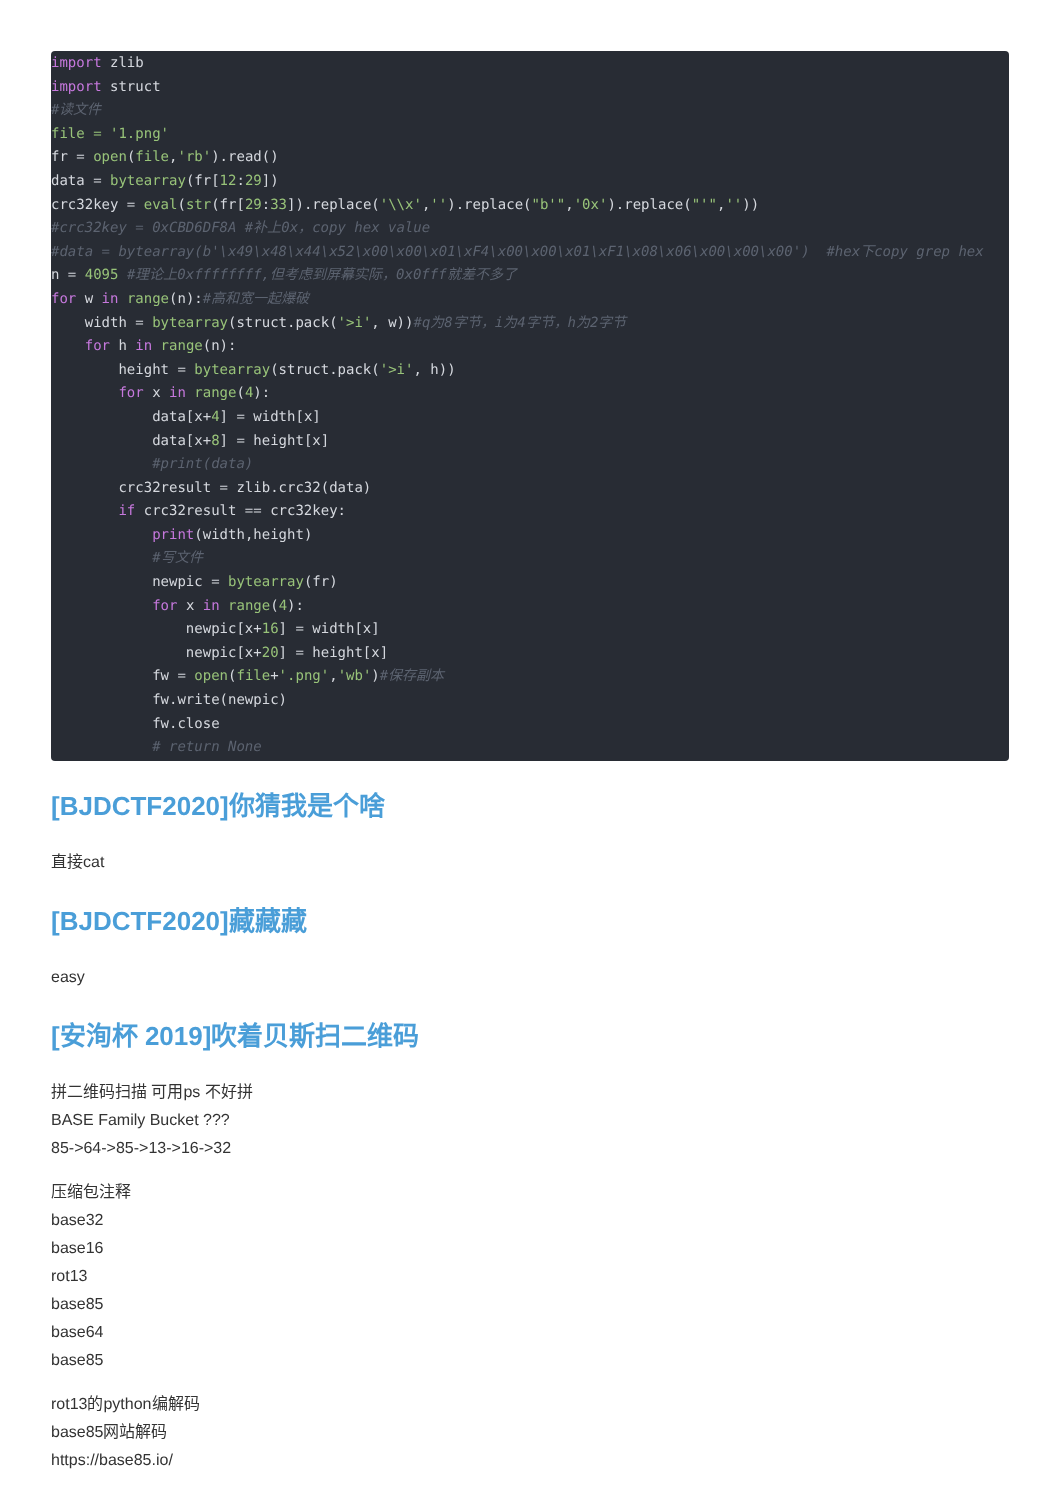import zlib
import struct
#读文件
file = '1.png'
fr = open(file,'rb').read()
data = bytearray(fr[12:29])
crc32key = eval(str(fr[29:33]).replace('\\x','').replace("b'",'0x').replace("'",''))
#crc32key = 0xCBD6DF8A #补上0x，copy hex value
#data = bytearray(b'\x49\x48\x44\x52\x00\x00\x01\xF4\x00\x00\x01\xF1\x08\x06\x00\x00\x00')  #hex下copy grep hex
n = 4095 #理论上0xffffffff,但考虑到屏幕实际，0x0fff就差不多了
for w in range(n):#高和宽一起爆破
    width = bytearray(struct.pack('>i', w))#q为8字节，i为4字节，h为2字节
    for h in range(n):
        height = bytearray(struct.pack('>i', h))
        for x in range(4):
            data[x+4] = width[x]
            data[x+8] = height[x]
            #print(data)
        crc32result = zlib.crc32(data)
        if crc32result == crc32key:
            print(width,height)
            #写文件
            newpic = bytearray(fr)
            for x in range(4):
                newpic[x+16] = width[x]
                newpic[x+20] = height[x]
            fw = open(file+'.png','wb')#保存副本
            fw.write(newpic)
            fw.close
            # return None
[BJDCTF2020]你猜我是个啥
直接cat
[BJDCTF2020]藏藏藏
easy
[安洵杯 2019]吹着贝斯扫二维码
拼二维码扫描 可用ps 不好拼
BASE Family Bucket ???
85->64->85->13->16->32
压缩包注释
base32
base16
rot13
base85
base64
base85
rot13的python编解码
base85网站解码
https://base85.io/